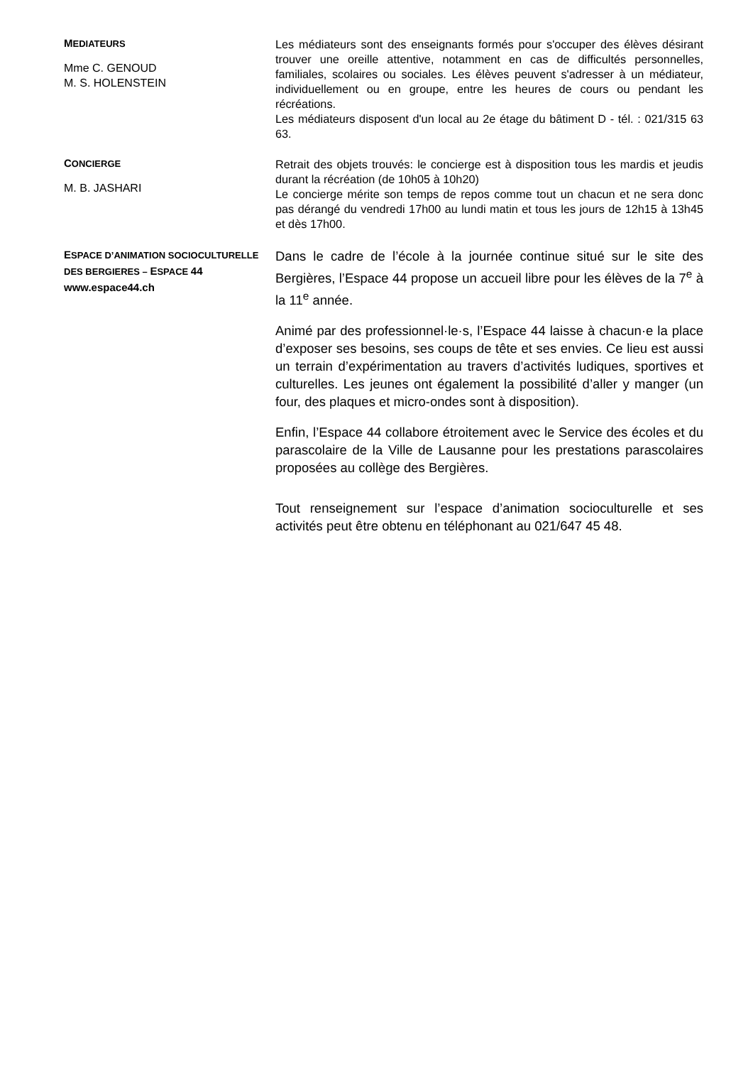MEDIATEURS
Mme C. GENOUD
M. S. HOLENSTEIN
Les médiateurs sont des enseignants formés pour s'occuper des élèves désirant trouver une oreille attentive, notamment en cas de difficultés personnelles, familiales, scolaires ou sociales. Les élèves peuvent s'adresser à un médiateur, individuellement ou en groupe, entre les heures de cours ou pendant les récréations.
Les médiateurs disposent d'un local au 2e étage du bâtiment D - tél. : 021/315 63 63.
CONCIERGE
M. B. JASHARI
Retrait des objets trouvés: le concierge est à disposition tous les mardis et jeudis durant la récréation (de 10h05 à 10h20)
Le concierge mérite son temps de repos comme tout un chacun et ne sera donc pas dérangé du vendredi 17h00 au lundi matin et tous les jours de 12h15 à 13h45 et dès 17h00.
ESPACE D’ANIMATION SOCIOCULTURELLE DES BERGIERES – ESPACE 44
www.espace44.ch
Dans le cadre de l’école à la journée continue situé sur le site des Bergières, l’Espace 44 propose un accueil libre pour les élèves de la 7<sup>e</sup> à la 11<sup>e</sup> année.
Animé par des professionnel·le·s, l’Espace 44 laisse à chacun·e la place d’exposer ses besoins, ses coups de tête et ses envies. Ce lieu est aussi un terrain d’expérimentation au travers d’activités ludiques, sportives et culturelles. Les jeunes ont également la possibilité d’aller y manger (un four, des plaques et micro-ondes sont à disposition).
Enfin, l’Espace 44 collabore étroitement avec le Service des écoles et du parascolaire de la Ville de Lausanne pour les prestations parascolaires proposées au collège des Bergières.
Tout renseignement sur l’espace d’animation socioculturelle et ses activités peut être obtenu en téléphonant au 021/647 45 48.